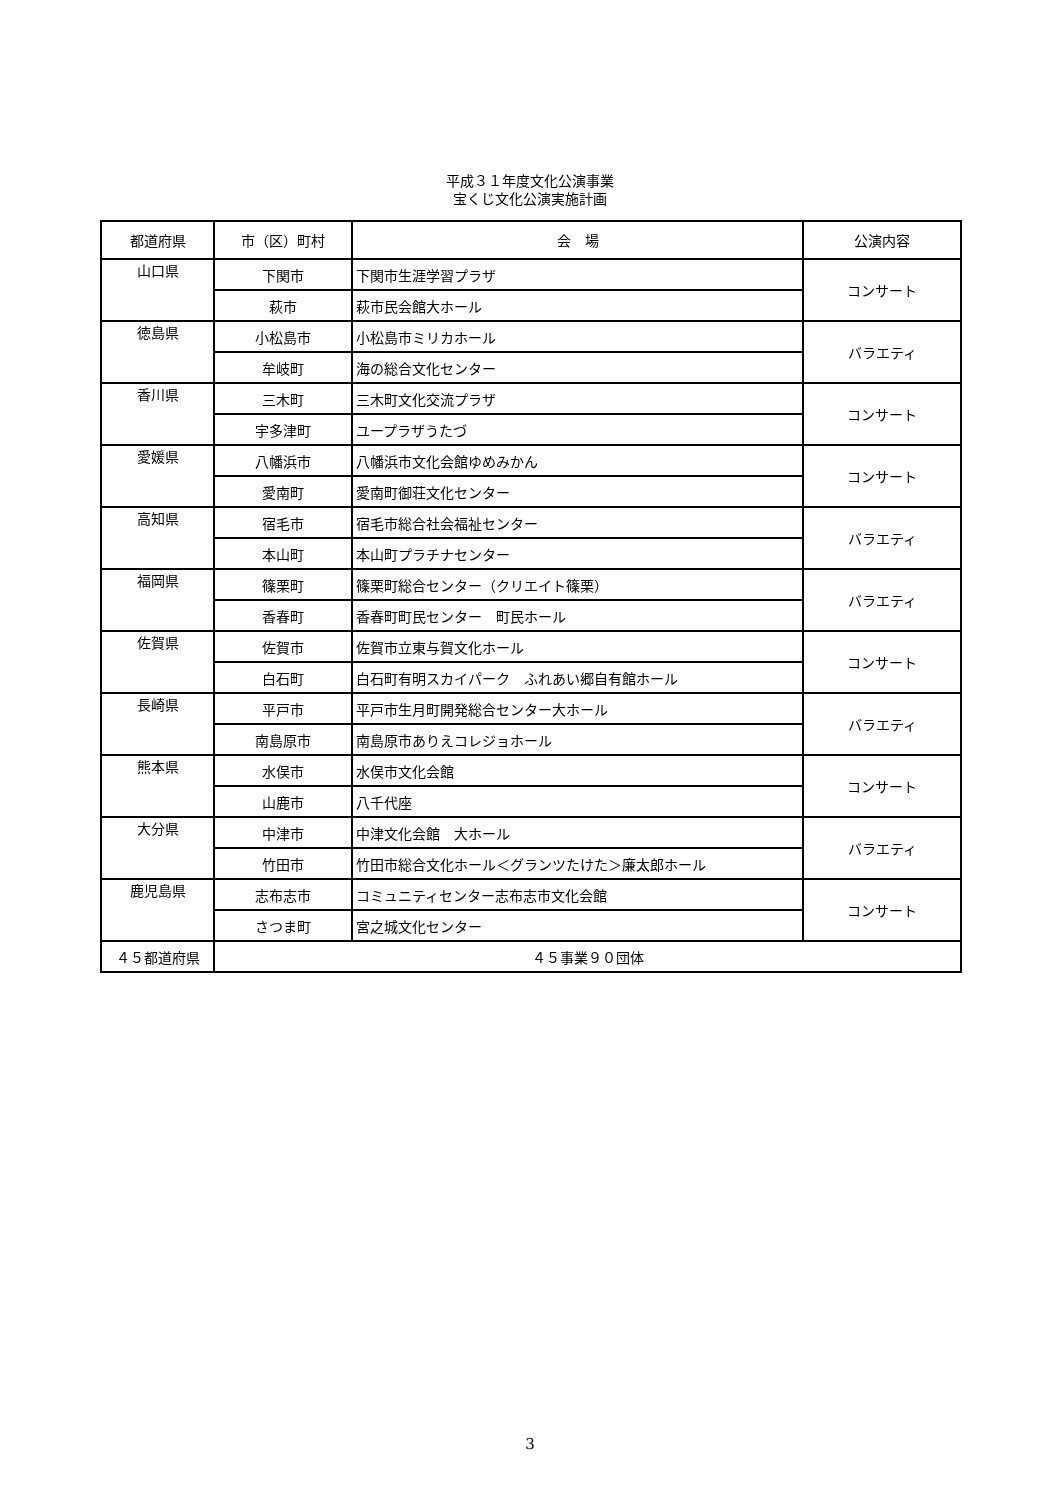平成３１年度文化公演事業
宝くじ文化公演実施計画
| 都道府県 | 市（区）町村 | 会 場 | 公演内容 |
| --- | --- | --- | --- |
| 山口県 | 下関市 | 下関市生涯学習プラザ | コンサート |
| | 萩市 | 萩市民会館大ホール | |
| 徳島県 | 小松島市 | 小松島市ミリカホール | バラエティ |
| | 牟岐町 | 海の総合文化センター | |
| 香川県 | 三木町 | 三木町文化交流プラザ | コンサート |
| | 宇多津町 | ユープラザうたづ | |
| 愛媛県 | 八幡浜市 | 八幡浜市文化会館ゆめみかん | コンサート |
| | 愛南町 | 愛南町御荘文化センター | |
| 高知県 | 宿毛市 | 宿毛市総合社会福祉センター | バラエティ |
| | 本山町 | 本山町プラチナセンター | |
| 福岡県 | 篠栗町 | 篠栗町総合センター（クリエイト篠栗） | バラエティ |
| | 香春町 | 香春町町民センター 町民ホール | |
| 佐賀県 | 佐賀市 | 佐賀市立東与賀文化ホール | コンサート |
| | 白石町 | 白石町有明スカイパーク ふれあい郷自有館ホール | |
| 長崎県 | 平戸市 | 平戸市生月町開発総合センター大ホール | バラエティ |
| | 南島原市 | 南島原市ありえコレジョホール | |
| 熊本県 | 水俣市 | 水俣市文化会館 | コンサート |
| | 山鹿市 | 八千代座 | |
| 大分県 | 中津市 | 中津文化会館 大ホール | バラエティ |
| | 竹田市 | 竹田市総合文化ホール＜グランツたけた＞廉太郎ホール | |
| 鹿児島県 | 志布志市 | コミュニティセンター志布志市文化会館 | コンサート |
| | さつま町 | 宮之城文化センター | |
| ４５都道府県 | ４５事業９０団体 | | |
3